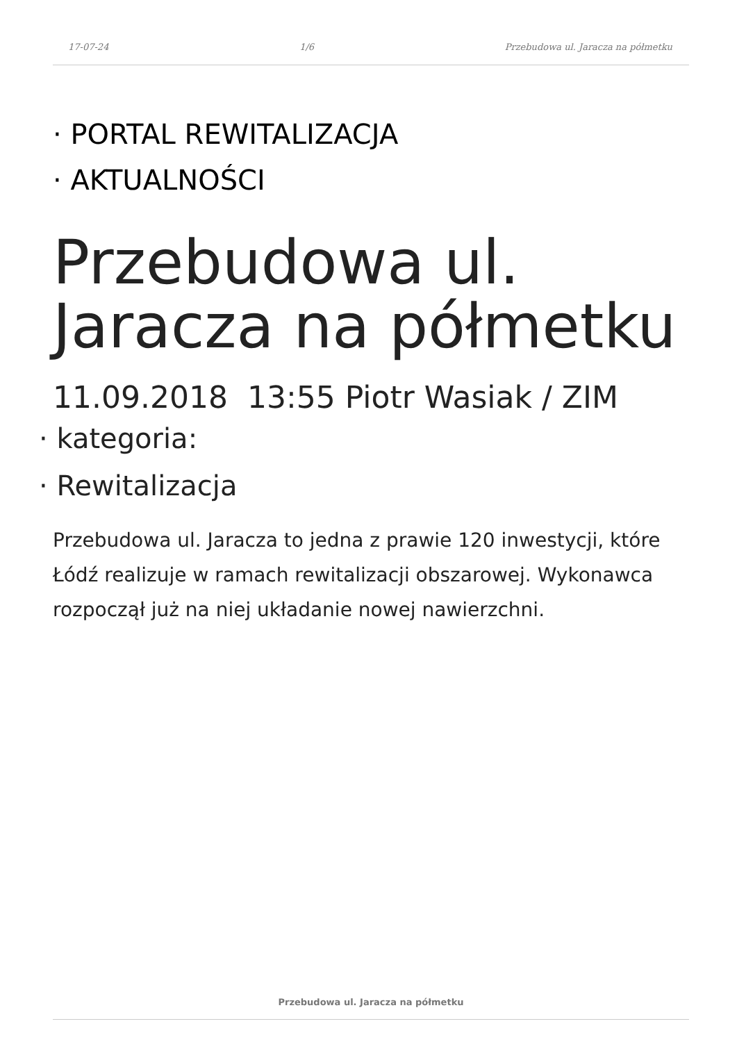17-07-24 1/6 Przebudowa ul. Jaracza na półmetku
· PORTAL REWITALIZACJA
· AKTUALNOŚCI
Przebudowa ul. Jaracza na półmetku
11.09.2018 13:55 Piotr Wasiak / ZIM
· kategoria:
· Rewitalizacja
Przebudowa ul. Jaracza to jedna z prawie 120 inwestycji, które Łódź realizuje w ramach rewitalizacji obszarowej. Wykonawca rozpoczął już na niej układanie nowej nawierzchni.
Przebudowa ul. Jaracza na półmetku